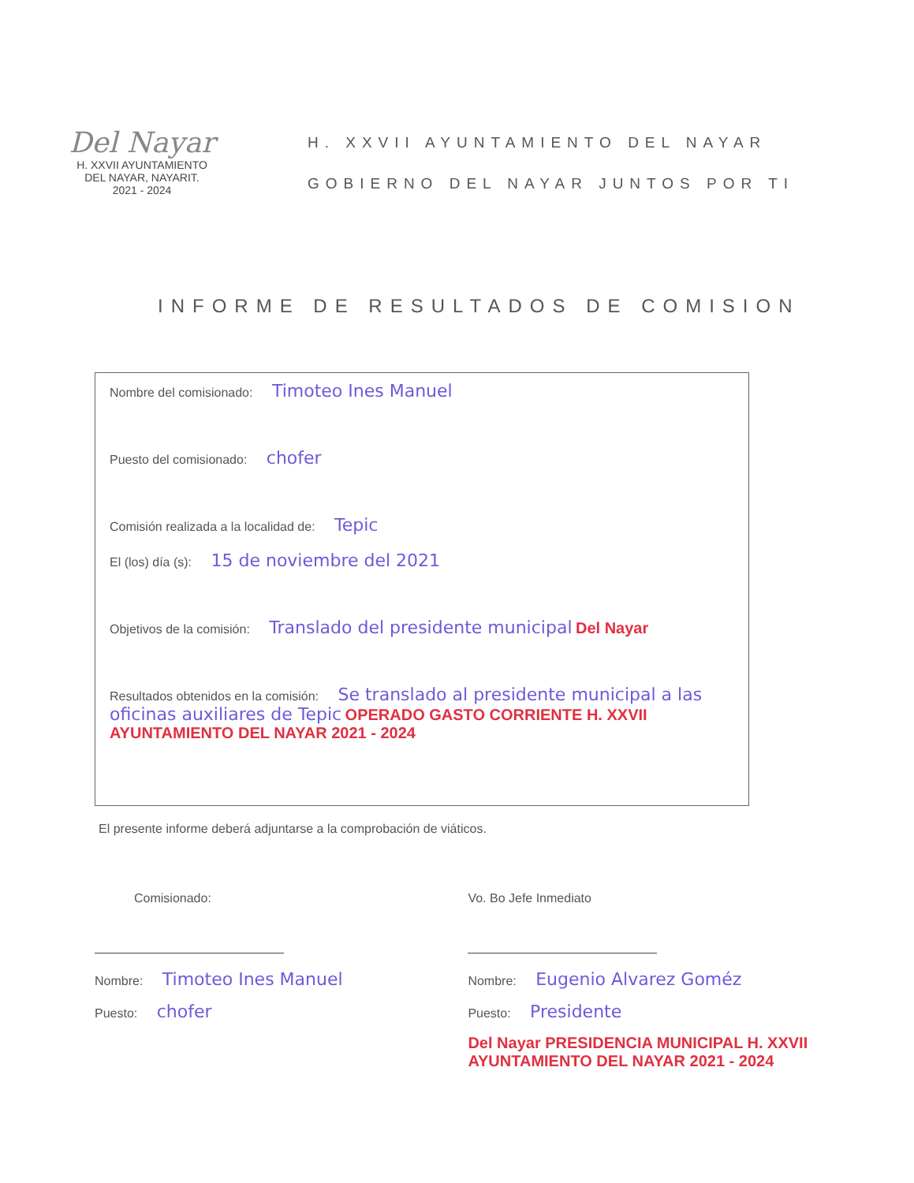Del Nayar
H. XXVII AYUNTAMIENTO
DEL NAYAR, NAYARIT.
2021 - 2024
H. XXVII AYUNTAMIENTO DEL NAYAR
GOBIERNO DEL NAYAR JUNTOS POR TI
INFORME DE RESULTADOS DE COMISION
Nombre del comisionado: Timoteo Ines Manuel
Puesto del comisionado: chofer
Comisión realizada a la localidad de: Tepic
El (los) día (s): 15 de noviembre del 2021
Objetivos de la comisión: Translado del presidente municipal Del Nayar
Resultados obtenidos en la comisión: Se translado al presidente municipal a las oficinas auxiliares de Tepic OPERADO GASTO CORRIENTE H. XXVII AYUNTAMIENTO DEL NAYAR 2021 - 2024
El presente informe deberá adjuntarse a la comprobación de viáticos.
Comisionado:
Nombre: Timoteo Ines Manuel
Puesto: chofer
Vo. Bo Jefe Inmediato
Nombre: Eugenio Alvarez Goméz
Puesto: Presidente
Del Nayar PRESIDENCIA MUNICIPAL H. XXVII AYUNTAMIENTO DEL NAYAR 2021 - 2024